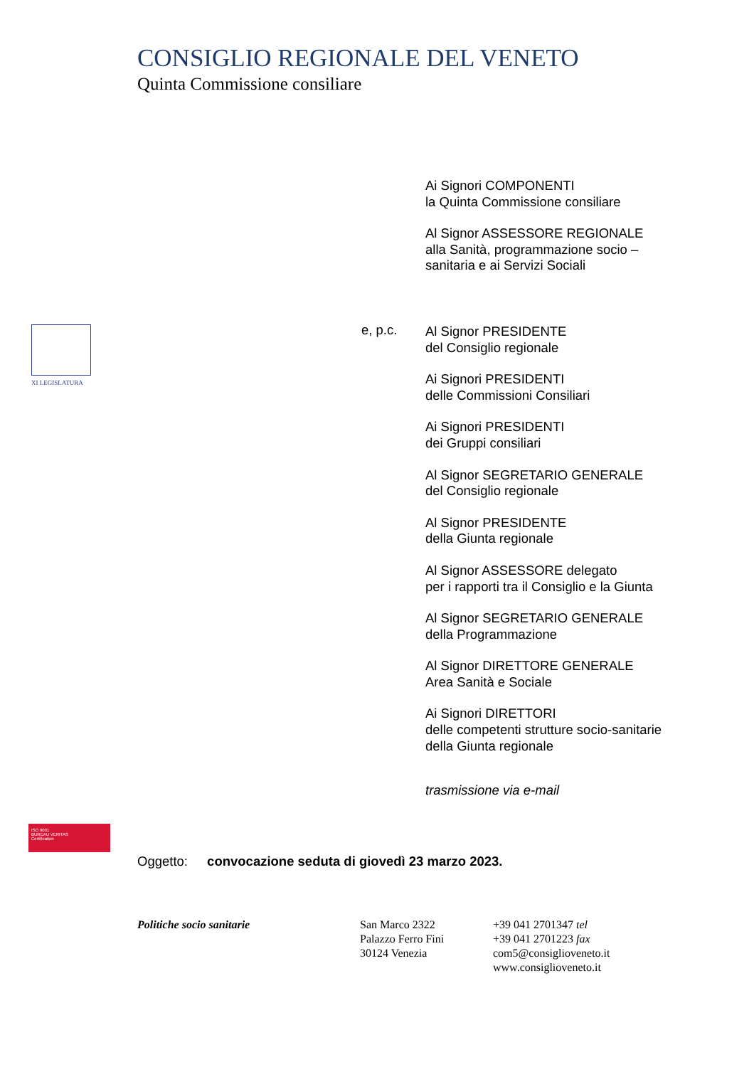CONSIGLIO REGIONALE DEL VENETO
Quinta Commissione consiliare
XI LEGISLATURA
e, p.c.
Ai Signori COMPONENTI
la Quinta Commissione consiliare
Al Signor ASSESSORE REGIONALE
alla Sanità, programmazione socio –
sanitaria e ai Servizi Sociali
Al Signor PRESIDENTE
del Consiglio regionale
Ai Signori PRESIDENTI
delle Commissioni Consiliari
Ai Signori PRESIDENTI
dei Gruppi consiliari
Al Signor SEGRETARIO GENERALE
del Consiglio regionale
Al Signor PRESIDENTE
della Giunta regionale
Al Signor ASSESSORE delegato
per i rapporti tra il Consiglio e la Giunta
Al Signor SEGRETARIO GENERALE
della Programmazione
Al Signor DIRETTORE GENERALE
Area Sanità e Sociale
Ai Signori DIRETTORI
delle competenti strutture socio-sanitarie
della Giunta regionale
trasmissione via e-mail
ISO 9001
BUREAU VERITAS
Certification
Oggetto: convocazione seduta di giovedì 23 marzo 2023.
Politiche socio sanitarie
San Marco 2322
Palazzo Ferro Fini
30124 Venezia
+39 041 2701347 tel
+39 041 2701223 fax
com5@consiglioveneto.it
www.consiglioveneto.it